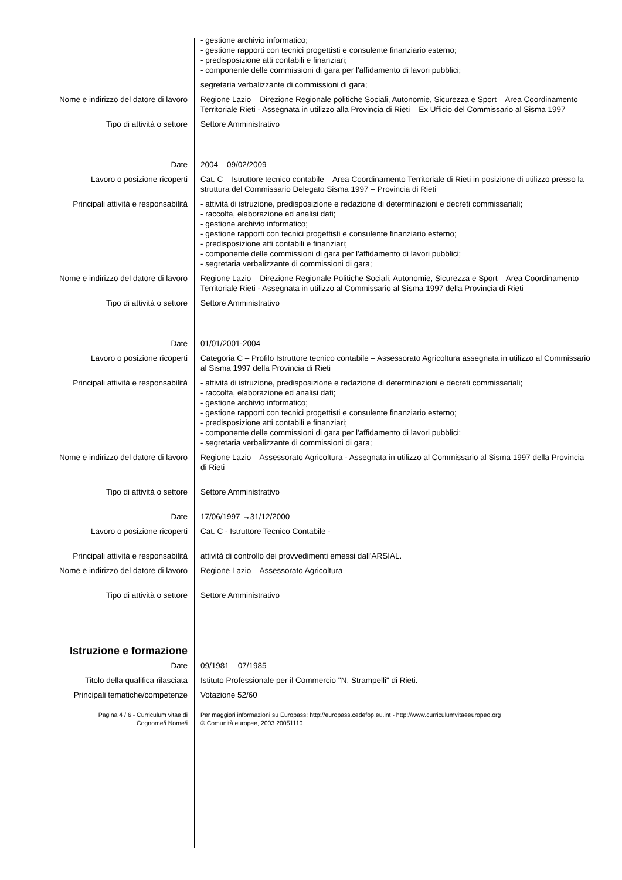| | - gestione archivio informatico; - gestione rapporti con tecnici progettisti e consulente finanziario esterno; - predisposizione atti contabili e finanziari; - componente delle commissioni di gara per l'affidamento di lavori pubblici; |
| | segretaria verbalizzante di commissioni di gara; |
| Nome e indirizzo del datore di lavoro | Regione Lazio – Direzione Regionale politiche Sociali, Autonomie, Sicurezza e Sport – Area Coordinamento Territoriale Rieti - Assegnata in utilizzo alla Provincia di Rieti – Ex Ufficio del Commissario al Sisma 1997 |
| Tipo di attività o settore | Settore Amministrativo |
| Date | 2004 – 09/02/2009 |
| Lavoro o posizione ricoperti | Cat. C – Istruttore tecnico contabile – Area Coordinamento Territoriale di Rieti in posizione di utilizzo presso la struttura del Commissario Delegato Sisma 1997 – Provincia di Rieti |
| Principali attività e responsabilità | - attività di istruzione, predisposizione e redazione di determinazioni e decreti commissariali; - raccolta, elaborazione ed analisi dati; - gestione archivio informatico; - gestione rapporti con tecnici progettisti e consulente finanziario esterno; - predisposizione atti contabili e finanziari; - componente delle commissioni di gara per l'affidamento di lavori pubblici; - segretaria verbalizzante di commissioni di gara; |
| Nome e indirizzo del datore di lavoro | Regione Lazio – Direzione Regionale Politiche Sociali, Autonomie, Sicurezza e Sport – Area Coordinamento Territoriale Rieti - Assegnata in utilizzo al Commissario al Sisma 1997 della Provincia di Rieti |
| Tipo di attività o settore | Settore Amministrativo |
| Date | 01/01/2001-2004 |
| Lavoro o posizione ricoperti | Categoria C – Profilo Istruttore tecnico contabile – Assessorato Agricoltura assegnata in utilizzo al Commissario al Sisma 1997 della Provincia di Rieti |
| Principali attività e responsabilità | - attività di istruzione, predisposizione e redazione di determinazioni e decreti commissariali; - raccolta, elaborazione ed analisi dati; - gestione archivio informatico; - gestione rapporti con tecnici progettisti e consulente finanziario esterno; - predisposizione atti contabili e finanziari; - componente delle commissioni di gara per l'affidamento di lavori pubblici; - segretaria verbalizzante di commissioni di gara; |
| Nome e indirizzo del datore di lavoro | Regione Lazio – Assessorato Agricoltura - Assegnata in utilizzo al Commissario al Sisma 1997 della Provincia di Rieti |
| Tipo di attività o settore | Settore Amministrativo |
| Date | 17/06/1997 →31/12/2000 |
| Lavoro o posizione ricoperti | Cat. C - Istruttore Tecnico Contabile - |
| Principali attività e responsabilità | attività di controllo dei provvedimenti emessi dall'ARSIAL. |
| Nome e indirizzo del datore di lavoro | Regione Lazio – Assessorato Agricoltura |
| Tipo di attività o settore | Settore Amministrativo |
| Istruzione e formazione | |
| Date | 09/1981 – 07/1985 |
| Titolo della qualifica rilasciata | Istituto Professionale per il Commercio "N. Strampelli" di Rieti. |
| Principali tematiche/competenze | Votazione 52/60 |
| Pagina 4 / 6 - Curriculum vitae di Cognome/i Nome/i | Per maggiori informazioni su Europass: http://europass.cedefop.eu.int - http://www.curriculumvitaeeuropeo.org © Comunità europee, 2003 20051110 |